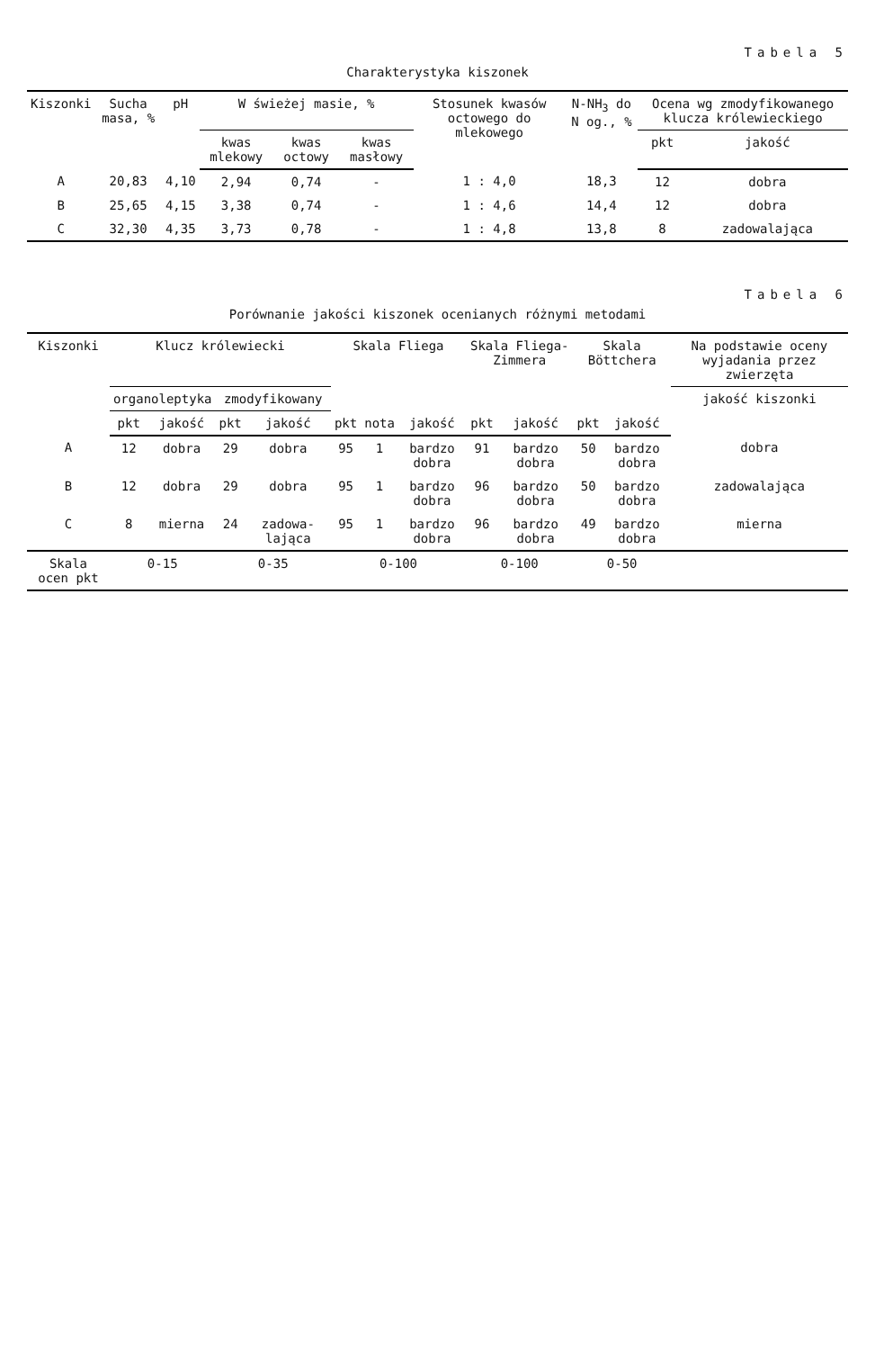Tabela 5
Charakterystyka kiszonek
| Kiszonki | Sucha masa, % | pH | W świeżej masie, % | | | Stosunek kwasów octowego do mlekowego | N-NH<sub>3</sub> do N og., % | Ocena wg zmodyfikowanego klucza królewieckiego | |
| --- | --- | --- | --- | --- | --- | --- | --- | --- | --- |
| | | | kwas mlekowy | kwas octowy | kwas masłowy | | | pkt | jakość |
| A | 20,83 | 4,10 | 2,94 | 0,74 | - | 1 : 4,0 | 18,3 | 12 | dobra |
| B | 25,65 | 4,15 | 3,38 | 0,74 | - | 1 : 4,6 | 14,4 | 12 | dobra |
| C | 32,30 | 4,35 | 3,73 | 0,78 | - | 1 : 4,8 | 13,8 | 8 | zadowalająca |
Tabela 6
Porównanie jakości kiszonek ocenianych różnymi metodami
| Kiszonki | Klucz królewiecki | | | | Skala Fliega | | | Skala Fliega-Zimmera | | Skala Böttchera | | Na podstawie oceny wyjadania przez zwierzęta |
| --- | --- | --- | --- | --- | --- | --- | --- | --- | --- | --- | --- | --- |
| | organoleptyka | | zmodyfikowany | | | | | | | | | jakość kiszonki |
| | pkt | jakość | pkt | jakość | pkt | nota | jakość | pkt | jakość | pkt | jakość | |
| A | 12 | dobra | 29 | dobra | 95 | 1 | bardzo dobra | 91 | bardzo dobra | 50 | bardzo dobra | dobra |
| B | 12 | dobra | 29 | dobra | 95 | 1 | bardzo dobra | 96 | bardzo dobra | 50 | bardzo dobra | zadowalająca |
| C | 8 | mierna | 24 | zadowa-lająca | 95 | 1 | bardzo dobra | 96 | bardzo dobra | 49 | bardzo dobra | mierna |
| Skala ocen pkt | 0-15 | | 0-35 | | 0-100 | | | 0-100 | | 0-50 | | |